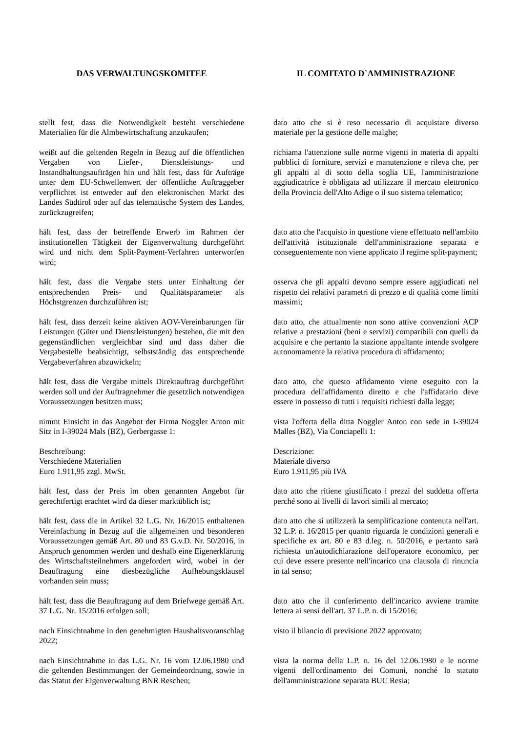| DAS VERWALTUNGSKOMITEE | IL COMITATO D`AMMINISTRAZIONE |
| stellt fest, dass die Notwendigkeit besteht verschiedene Materialien für die Almbewirtschaftung anzukaufen; | dato atto che si è reso necessario di acquistare diverso materiale per la gestione delle malghe; |
| weißt auf die geltenden Regeln in Bezug auf die öffentlichen Vergaben von Liefer-, Dienstleistungs- und Instandhaltungsaufträgen hin und hält fest, dass für Aufträge unter dem EU-Schwellenwert der öffentliche Auftraggeber verpflichtet ist entweder auf den elektronischen Markt des Landes Südtirol oder auf das telematische System des Landes, zurückzugreifen; | richiama l'attenzione sulle norme vigenti in materia di appalti pubblici di forniture, servizi e manutenzione e rileva che, per gli appalti al di sotto della soglia UE, l'amministrazione aggiudicatrice è obbligata ad utilizzare il mercato elettronico della Provincia dell'Alto Adige o il suo sistema telematico; |
| hält fest, dass der betreffende Erwerb im Rahmen der institutionellen Tätigkeit der Eigenverwaltung durchgeführt wird und nicht dem Split-Payment-Verfahren unterworfen wird; | dato atto che l'acquisto in questione viene effettuato nell'ambito dell'attività istituzionale dell'amministrazione separata e conseguentemente non viene applicato il regime split-payment; |
| hält fest, dass die Vergabe stets unter Einhaltung der entsprechenden Preis- und Qualitätsparameter als Höchstgrenzen durchzuführen ist; | osserva che gli appalti devono sempre essere aggiudicati nel rispetto dei relativi parametri di prezzo e di qualità come limiti massimi; |
| hält fest, dass derzeit keine aktiven AOV-Vereinbarungen für Leistungen (Güter und Dienstleistungen) bestehen, die mit den gegenständlichen vergleichbar sind und dass daher die Vergabestelle beabsichtigt, selbstständig das entsprechende Vergabeverfahren abzuwickeln; | dato atto, che attualmente non sono attive convenzioni ACP relative a prestazioni (beni e servizi) comparibili con quelli da acquisire e che pertanto la stazione appaltante intende svolgere autonomamente la relativa procedura di affidamento; |
| hält fest, dass die Vergabe mittels Direktauftrag durchgeführt werden soll und der Auftragnehmer die gesetzlich notwendigen Voraussetzungen besitzen muss; | dato atto, che questo affidamento viene eseguito con la procedura dell'affidamento diretto e che l'affidatario deve essere in possesso di tutti i requisiti richiesti dalla legge; |
| nimmt Einsicht in das Angebot der Firma Noggler Anton mit Sitz in I-39024 Mals (BZ), Gerbergasse 1: | vista l'offerta della ditta Noggler Anton con sede in I-39024 Malles (BZ), Via Conciapelli 1: |
| Beschreibung: Verschiedene Materialien Euro 1.911,95 zzgl. MwSt. | Descrizione: Materiale diverso Euro 1.911,95 più IVA |
| hält fest, dass der Preis im oben genannten Angebot für gerechtfertigt erachtet wird da dieser marktüblich ist; | dato atto che ritiene giustificato i prezzi del suddetta offerta perché sono ai livelli di lavori simili al mercato; |
| hält fest, dass die in Artikel 32 L.G. Nr. 16/2015 enthaltenen Vereinfachung in Bezug auf die allgemeinen und besonderen Voraussetzungen gemäß Art. 80 und 83 G.v.D. Nr. 50/2016, in Anspruch genommen werden und deshalb eine Eigenerklärung des Wirtschaftsteilnehmers angefordert wird, wobei in der Beauftragung eine diesbezügliche Aufhebungsklausel vorhanden sein muss; | dato atto che si utilizzerà la semplificazione contenuta nell'art. 32 L.P. n. 16/2015 per quanto riguarda le condizioni generali e specifiche ex art. 80 e 83 d.leg. n. 50/2016, e pertanto sarà richiesta un'autodichiarazione dell'operatore economico, per cui deve essere presente nell'incarico una clausola di rinuncia in tal senso; |
| hält fest, dass die Beauftragung auf dem Briefwege gemäß Art. 37 L.G. Nr. 15/2016 erfolgen soll; | dato atto che il conferimento dell'incarico avviene tramite lettera ai sensi dell'art. 37 L.P. n. di 15/2016; |
| nach Einsichtnahme in den genehmigten Haushaltsvoranschlag 2022; | visto il bilancio di previsione 2022 approvato; |
| nach Einsichtnahme in das L.G. Nr. 16 vom 12.06.1980 und die geltenden Bestimmungen der Gemeindeordnung, sowie in das Statut der Eigenverwaltung BNR Reschen; | vista la norma della L.P. n. 16 del 12.06.1980 e le norme vigenti dell'ordinamento dei Comuni, nonché lo statuto dell'amministrazione separata BUC Resia; |